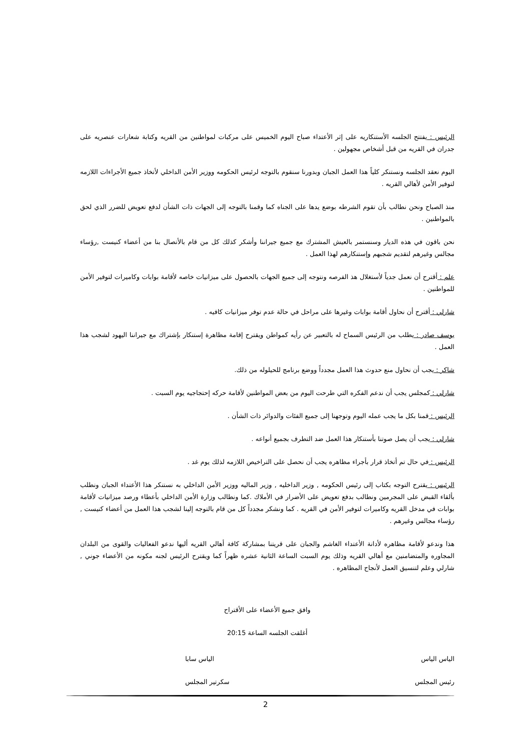الرئيس : يفتتح الجلسه الأستنكاريه على إثر الأعتداء صباح اليوم الخميس على مركبات لمواطنين من القريه وكتابة شعارات عنصريه على جدران في القريه من قبل أشخاص مجهولين .
اليوم نعقد الجلسه ونستنكر كلياً هذا العمل الجبان وبدورنا سنقوم بالتوجه لرئيس الحكومه ووزير الأمن الداخلي لأتخاذ جميع الأجراءات اللازمه لتوفير الأمن لأهالي القريه .
منذ الصباح ونحن نطالب بأن تقوم الشرطه بوضع يدها على الجناه كما وقمنا بالتوجه إلى الجهات ذات الشأن لدفع تعويض للضرر الذي لحق بالمواطنين .
نحن باقون في هذه الديار وسنستمر بالعيش المشترك مع جميع جيراننا وأشكر كذلك كل من قام بالأتصال بنا من أعضاء كنيست ,رؤساء مجالس وغيرهم لتقديم شجبهم وإستنكارهم لهذا العمل .
علم : أقترح أن نعمل جدياً لأستغلال هذ الفرصه ونتوجه إلى جميع الجهات بالحصول على ميزانيات خاصه لأقامة بوابات وكاميرات لتوفير الأمن للمواطنين .
شارلي : أقترح أن نحاول أقامة بوابات وغيرها على مراحل في حالة عدم توفر ميزانيات كافيه .
يوسف صادر : يطلب من الرئيس السماح له بالتعبير عن رأيه كمواطن ويقترح إقامة مظاهرة إستنكار بإشتراك مع جيراننا اليهود لشجب هذا العمل .
شاكر : يجب أن نحاول منع حدوث هذا العمل مجدداً ووضع برنامج للحيلوله من ذلك.
شارلي : كمجلس يجب أن ندعم الفكره التي طرحت اليوم من بعض المواطنين لأقامة حركه إحتجاجيه يوم السبت .
الرئيس : قمنا بكل ما يجب عمله اليوم وتوجهنا إلى جميع الفئات والدوائر ذات الشأن .
شارلي : يجب أن يصل صوتنا بأستنكار هذا العمل ضد التطرف بجميع أنواعه .
الرئيس : في حال تم أتخاذ قرار بأجراء مظاهره يجب أن نحصل على التراخيص اللازمه لذلك يوم غد .
الرئيس : يقترح التوجه بكتاب إلى رئيس الحكومه , وزير الداخليه , وزير الماليه ووزير الأمن الداخلي به نستنكر هذا الأعتداء الجبان ونطلب بألقاء القبض على المجرمين ونطالب بدفع تعويض على الأضرار في الأملاك .كما ونطالب وزارة الأمن الداخلي بأعطاء ورصد ميزانيات لأقامة بوابات في مدخل القريه وكاميرات لتوفير الأمن في القريه . كما ونشكر مجدداً كل من قام بالتوجه إلينا لشجب هذا العمل من أعضاء كنيست , رؤساء مجالس وغيرهم .
هذا وندعو لأقامة مظاهره لأدانة الأعتداء الغاشم والجبان على قريتنا بمشاركة كافة أهالي القريه أليها ندعو الفعاليات والقوى من البلدان المجاوره والمتضامنين مع أهالي القريه وذلك يوم السبت الساعة الثانية عشره ظهراً كما ويقترح الرئيس لجنه مكونه من الأعضاء جوني , شارلي وعلم لتنسيق العمل لأنجاح المظاهره .
وافق جميع الأعضاء على الأقتراح
أغلقت الجلسه الساعة 20:15
الياس الياس الياس سابا
رئيس المجلس سكرتير المجلس
2